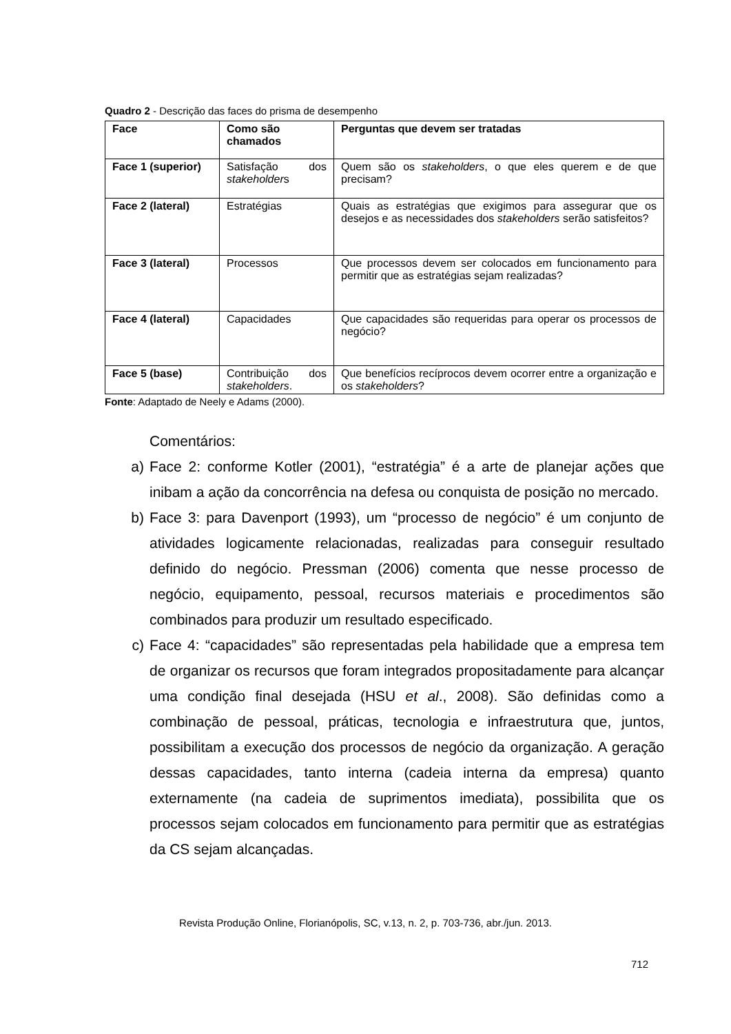Quadro 2 - Descrição das faces do prisma de desempenho
| Face | Como são chamados | Perguntas que devem ser tratadas |
| --- | --- | --- |
| Face 1 (superior) | Satisfação dos stakeholder s | Quem são os stakeholders , o que eles querem e de que precisam? |
| Face 2 (lateral) | Estratégias | Quais as estratégias que exigimos para assegurar que os desejos e as necessidades dos stakeholders serão satisfeitos? |
| Face 3 (lateral) | Processos | Que processos devem ser colocados em funcionamento para permitir que as estratégias sejam realizadas? |
| Face 4 (lateral) | Capacidades | Que capacidades são requeridas para operar os processos de negócio? |
| Face 5 (base) | Contribuição dos stakeholders . | Que benefícios recíprocos devem ocorrer entre a organização e os stakeholders ? |
Fonte: Adaptado de Neely e Adams (2000).
Comentários:
a) Face 2: conforme Kotler (2001), “estratégia” é a arte de planejar ações que inibam a ação da concorrência na defesa ou conquista de posição no mercado.
b) Face 3: para Davenport (1993), um “processo de negócio” é um conjunto de atividades logicamente relacionadas, realizadas para conseguir resultado definido do negócio. Pressman (2006) comenta que nesse processo de negócio, equipamento, pessoal, recursos materiais e procedimentos são combinados para produzir um resultado especificado.
c) Face 4: “capacidades” são representadas pela habilidade que a empresa tem de organizar os recursos que foram integrados propositadamente para alcançar uma condição final desejada (HSU et al., 2008). São definidas como a combinação de pessoal, práticas, tecnologia e infraestrutura que, juntos, possibilitam a execução dos processos de negócio da organização. A geração dessas capacidades, tanto interna (cadeia interna da empresa) quanto externamente (na cadeia de suprimentos imediata), possibilita que os processos sejam colocados em funcionamento para permitir que as estratégias da CS sejam alcançadas.
Revista Produção Online, Florianópolis, SC, v.13, n. 2, p. 703-736, abr./jun. 2013.
712